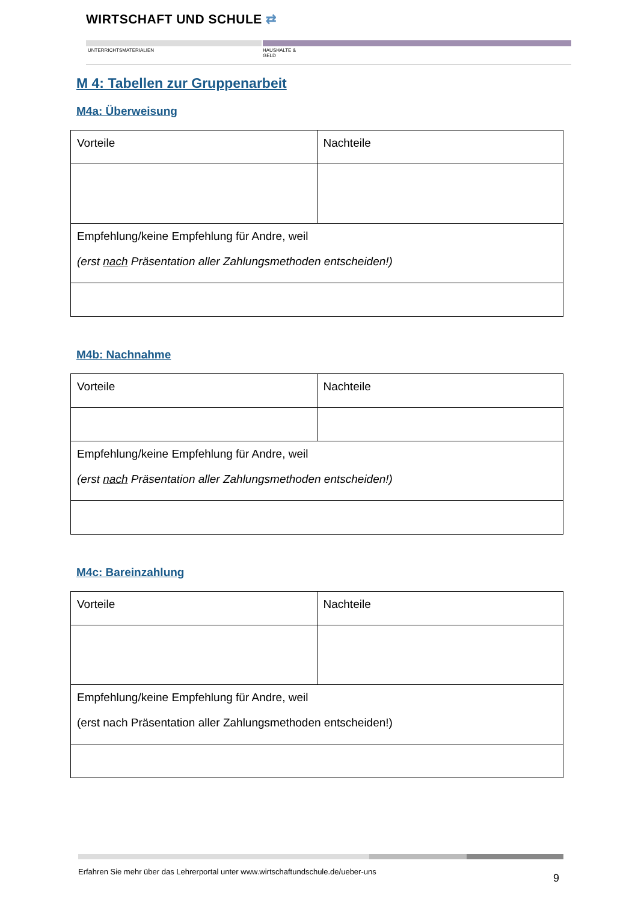WIRTSCHAFT UND SCHULE ⇄
UNTERRICHTSMATERIALIEN
HAUSHALTE &
GELD
M 4: Tabellen zur Gruppenarbeit
M4a: Überweisung
| Vorteile | Nachteile |
| Empfehlung/keine Empfehlung für Andre, weil (erst nach Präsentation aller Zahlungsmethoden entscheiden!) | |
M4b: Nachnahme
| Vorteile | Nachteile |
| Empfehlung/keine Empfehlung für Andre, weil (erst nach Präsentation aller Zahlungsmethoden entscheiden!) | |
M4c: Bareinzahlung
| Vorteile | Nachteile |
| Empfehlung/keine Empfehlung für Andre, weil (erst nach Präsentation aller Zahlungsmethoden entscheiden!) | |
Erfahren Sie mehr über das Lehrerportal unter www.wirtschaftundschule.de/ueber-uns
9